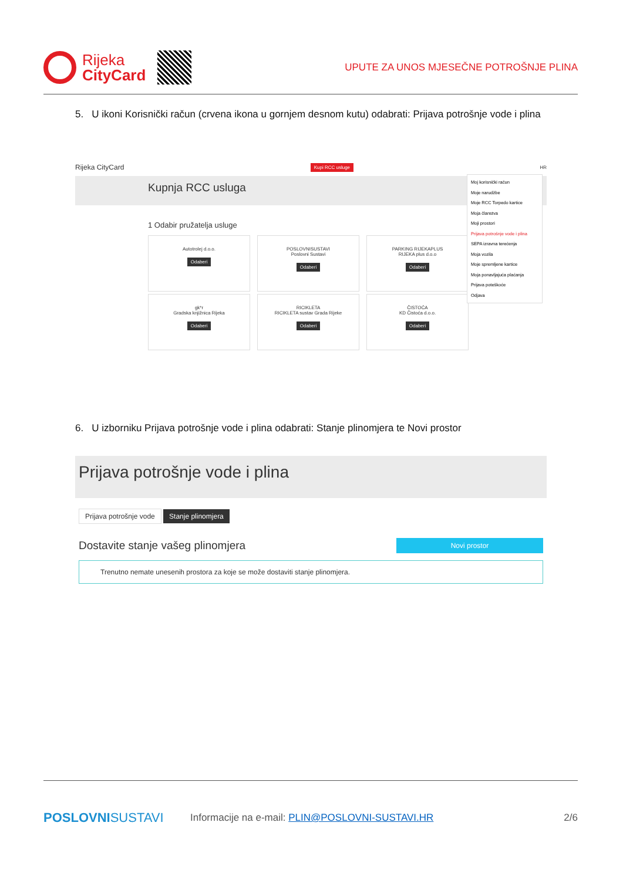Rijeka
CityCard
UPUTE ZA UNOS MJESEČNE POTROŠNJE PLINA
5. U ikoni Korisnički račun (crvena ikona u gornjem desnom kutu) odabrati: Prijava potrošnje vode i plina
Rijeka CityCard Kupi RCC usluge HR
Kupnja RCC usluga
1 Odabir pružatelja usluge
Autotrolej d.o.o.
Odaberi
POSLOVNISUSTAVI
Poslovni Sustavi
Odaberi
PARKING RIJEKAPLUS
RIJEKA plus d.o.o
Odaberi
gk*r
Gradska knjižnica Rijeka
Odaberi
RICIKLETA
RICIKLETA sustav Grada Rijeke
Odaberi
ČISTOĆA
KD Čistoća d.o.o.
Odaberi
Moj korisnički račun
Moje narudžbe
Moje RCC Torpedo kartice
Moja članstva
Moji prostori
Prijava potrošnje vode i plina
SEPA izravna terećenja
Moja vozila
Moje spremljene kartice
Moja ponavljajuća plaćanja
Prijava poteškoće
Odjava
6. U izborniku Prijava potrošnje vode i plina odabrati: Stanje plinomjera te Novi prostor
Prijava potrošnje vode i plina
Prijava potrošnje vode Stanje plinomjera
Dostavite stanje vašeg plinomjera Novi prostor
Trenutno nemate unesenih prostora za koje se može dostaviti stanje plinomjera.
POSLOVNISUSTAVI Informacije na e-mail: PLIN@POSLOVNI-SUSTAVI.HR 2/6